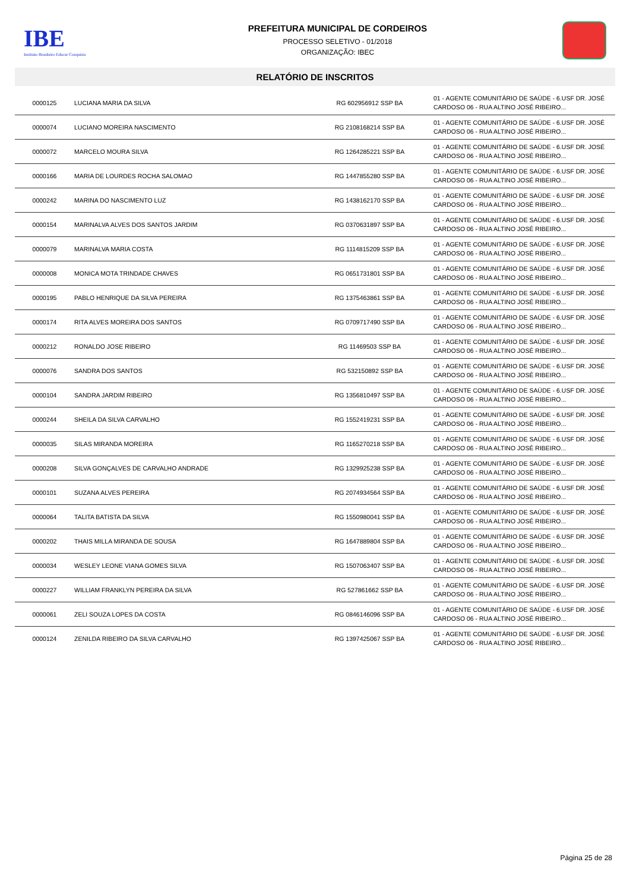IBE
Instituto Brasileiro Educar Conquista
PREFEITURA MUNICIPAL DE CORDEIROS
PROCESSO SELETIVO - 01/2018
ORGANIZAÇÃO: IBEC
RELATÓRIO DE INSCRITOS
| 0000125 | LUCIANA MARIA DA SILVA | RG 602956912 SSP BA | 01 - AGENTE COMUNITÁRIO DE SAÚDE - 6.USF DR. JOSÉ CARDOSO 06 - RUA ALTINO JOSÉ RIBEIRO... |
| 0000074 | LUCIANO MOREIRA NASCIMENTO | RG 2108168214 SSP BA | 01 - AGENTE COMUNITÁRIO DE SAÚDE - 6.USF DR. JOSÉ CARDOSO 06 - RUA ALTINO JOSÉ RIBEIRO... |
| 0000072 | MARCELO MOURA SILVA | RG 1264285221 SSP BA | 01 - AGENTE COMUNITÁRIO DE SAÚDE - 6.USF DR. JOSÉ CARDOSO 06 - RUA ALTINO JOSÉ RIBEIRO... |
| 0000166 | MARIA DE LOURDES ROCHA SALOMAO | RG 1447855280 SSP BA | 01 - AGENTE COMUNITÁRIO DE SAÚDE - 6.USF DR. JOSÉ CARDOSO 06 - RUA ALTINO JOSÉ RIBEIRO... |
| 0000242 | MARINA DO NASCIMENTO LUZ | RG 1438162170 SSP BA | 01 - AGENTE COMUNITÁRIO DE SAÚDE - 6.USF DR. JOSÉ CARDOSO 06 - RUA ALTINO JOSÉ RIBEIRO... |
| 0000154 | MARINALVA ALVES DOS SANTOS JARDIM | RG 0370631897 SSP BA | 01 - AGENTE COMUNITÁRIO DE SAÚDE - 6.USF DR. JOSÉ CARDOSO 06 - RUA ALTINO JOSÉ RIBEIRO... |
| 0000079 | MARINALVA MARIA COSTA | RG 1114815209 SSP BA | 01 - AGENTE COMUNITÁRIO DE SAÚDE - 6.USF DR. JOSÉ CARDOSO 06 - RUA ALTINO JOSÉ RIBEIRO... |
| 0000008 | MONICA MOTA TRINDADE CHAVES | RG 0651731801 SSP BA | 01 - AGENTE COMUNITÁRIO DE SAÚDE - 6.USF DR. JOSÉ CARDOSO 06 - RUA ALTINO JOSÉ RIBEIRO... |
| 0000195 | PABLO HENRIQUE DA SILVA PEREIRA | RG 1375463861 SSP BA | 01 - AGENTE COMUNITÁRIO DE SAÚDE - 6.USF DR. JOSÉ CARDOSO 06 - RUA ALTINO JOSÉ RIBEIRO... |
| 0000174 | RITA ALVES MOREIRA DOS SANTOS | RG 0709717490 SSP BA | 01 - AGENTE COMUNITÁRIO DE SAÚDE - 6.USF DR. JOSÉ CARDOSO 06 - RUA ALTINO JOSÉ RIBEIRO... |
| 0000212 | RONALDO JOSE RIBEIRO | RG 11469503 SSP BA | 01 - AGENTE COMUNITÁRIO DE SAÚDE - 6.USF DR. JOSÉ CARDOSO 06 - RUA ALTINO JOSÉ RIBEIRO... |
| 0000076 | SANDRA DOS SANTOS | RG 532150892 SSP BA | 01 - AGENTE COMUNITÁRIO DE SAÚDE - 6.USF DR. JOSÉ CARDOSO 06 - RUA ALTINO JOSÉ RIBEIRO... |
| 0000104 | SANDRA JARDIM RIBEIRO | RG 1356810497 SSP BA | 01 - AGENTE COMUNITÁRIO DE SAÚDE - 6.USF DR. JOSÉ CARDOSO 06 - RUA ALTINO JOSÉ RIBEIRO... |
| 0000244 | SHEILA DA SILVA CARVALHO | RG 1552419231 SSP BA | 01 - AGENTE COMUNITÁRIO DE SAÚDE - 6.USF DR. JOSÉ CARDOSO 06 - RUA ALTINO JOSÉ RIBEIRO... |
| 0000035 | SILAS MIRANDA MOREIRA | RG 1165270218 SSP BA | 01 - AGENTE COMUNITÁRIO DE SAÚDE - 6.USF DR. JOSÉ CARDOSO 06 - RUA ALTINO JOSÉ RIBEIRO... |
| 0000208 | SILVA GONÇALVES DE CARVALHO ANDRADE | RG 1329925238 SSP BA | 01 - AGENTE COMUNITÁRIO DE SAÚDE - 6.USF DR. JOSÉ CARDOSO 06 - RUA ALTINO JOSÉ RIBEIRO... |
| 0000101 | SUZANA ALVES PEREIRA | RG 2074934564 SSP BA | 01 - AGENTE COMUNITÁRIO DE SAÚDE - 6.USF DR. JOSÉ CARDOSO 06 - RUA ALTINO JOSÉ RIBEIRO... |
| 0000064 | TALITA BATISTA DA SILVA | RG 1550980041 SSP BA | 01 - AGENTE COMUNITÁRIO DE SAÚDE - 6.USF DR. JOSÉ CARDOSO 06 - RUA ALTINO JOSÉ RIBEIRO... |
| 0000202 | THAIS MILLA MIRANDA DE SOUSA | RG 1647889804 SSP BA | 01 - AGENTE COMUNITÁRIO DE SAÚDE - 6.USF DR. JOSÉ CARDOSO 06 - RUA ALTINO JOSÉ RIBEIRO... |
| 0000034 | WESLEY LEONE VIANA GOMES SILVA | RG 1507063407 SSP BA | 01 - AGENTE COMUNITÁRIO DE SAÚDE - 6.USF DR. JOSÉ CARDOSO 06 - RUA ALTINO JOSÉ RIBEIRO... |
| 0000227 | WILLIAM FRANKLYN PEREIRA DA SILVA | RG 527861662 SSP BA | 01 - AGENTE COMUNITÁRIO DE SAÚDE - 6.USF DR. JOSÉ CARDOSO 06 - RUA ALTINO JOSÉ RIBEIRO... |
| 0000061 | ZELI SOUZA LOPES DA COSTA | RG 0846146096 SSP BA | 01 - AGENTE COMUNITÁRIO DE SAÚDE - 6.USF DR. JOSÉ CARDOSO 06 - RUA ALTINO JOSÉ RIBEIRO... |
| 0000124 | ZENILDA RIBEIRO DA SILVA CARVALHO | RG 1397425067 SSP BA | 01 - AGENTE COMUNITÁRIO DE SAÚDE - 6.USF DR. JOSÉ CARDOSO 06 - RUA ALTINO JOSÉ RIBEIRO... |
Página 25 de 28